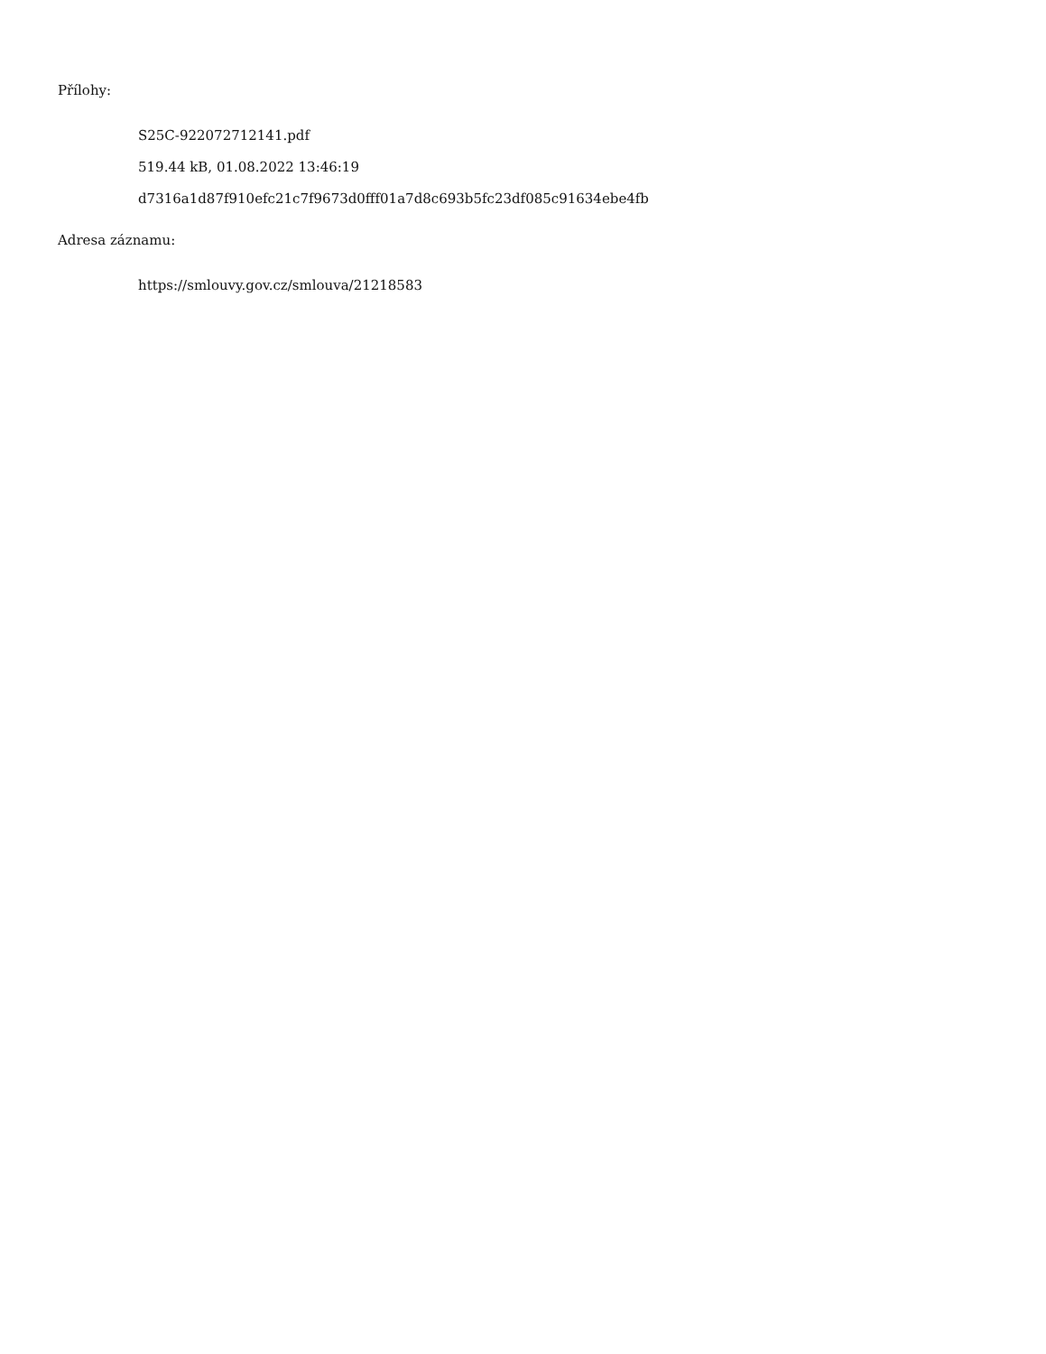Přílohy:
S25C-922072712141.pdf
519.44 kB, 01.08.2022 13:46:19
d7316a1d87f910efc21c7f9673d0fff01a7d8c693b5fc23df085c91634ebe4fb
Adresa záznamu:
https://smlouvy.gov.cz/smlouva/21218583